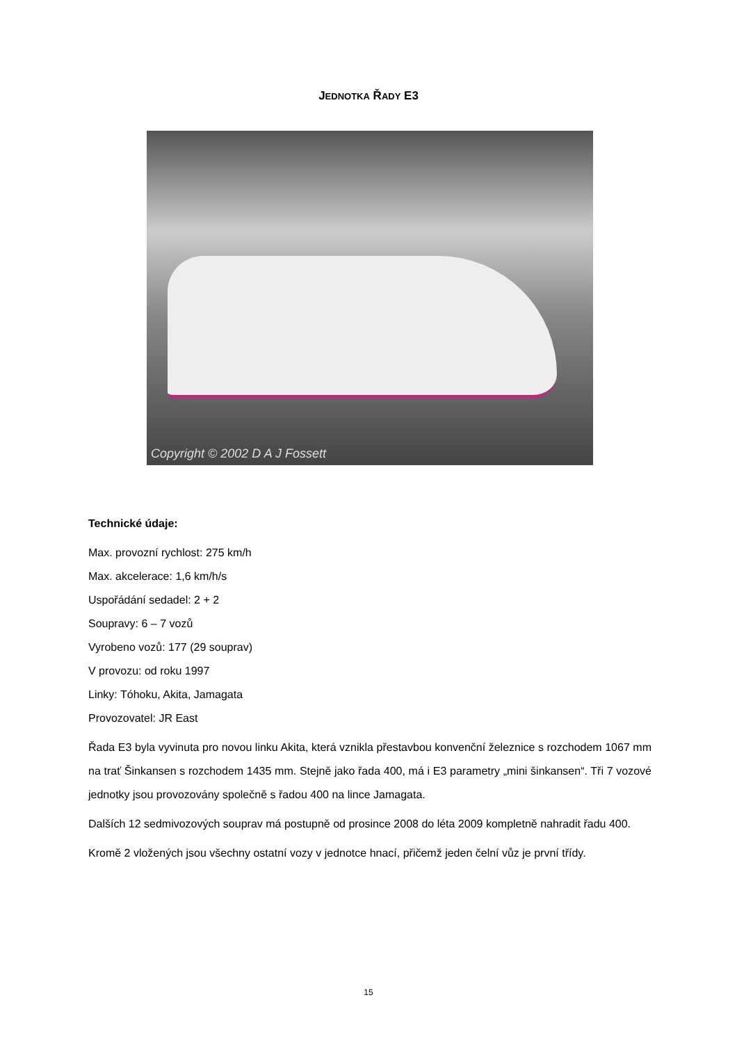JEDNOTKA ŘADY E3
Copyright © 2002 D A J Fossett
Technické údaje:
Max. provozní rychlost: 275 km/h
Max. akcelerace: 1,6 km/h/s
Uspořádání sedadel: 2 + 2
Soupravy: 6 – 7 vozů
Vyrobeno vozů: 177 (29 souprav)
V provozu: od roku 1997
Linky: Tóhoku, Akita, Jamagata
Provozovatel: JR East
Řada E3 byla vyvinuta pro novou linku Akita, která vznikla přestavbou konvenční železnice s rozchodem 1067 mm na trať Šinkansen s rozchodem 1435 mm. Stejně jako řada 400, má i E3 parametry „mini šinkansen“. Tři 7 vozové jednotky jsou provozovány společně s řadou 400 na lince Jamagata.
Dalších 12 sedmivozových souprav má postupně od prosince 2008 do léta 2009 kompletně nahradit řadu 400.
Kromě 2 vložených jsou všechny ostatní vozy v jednotce hnací, přičemž jeden čelní vůz je první třídy.
15